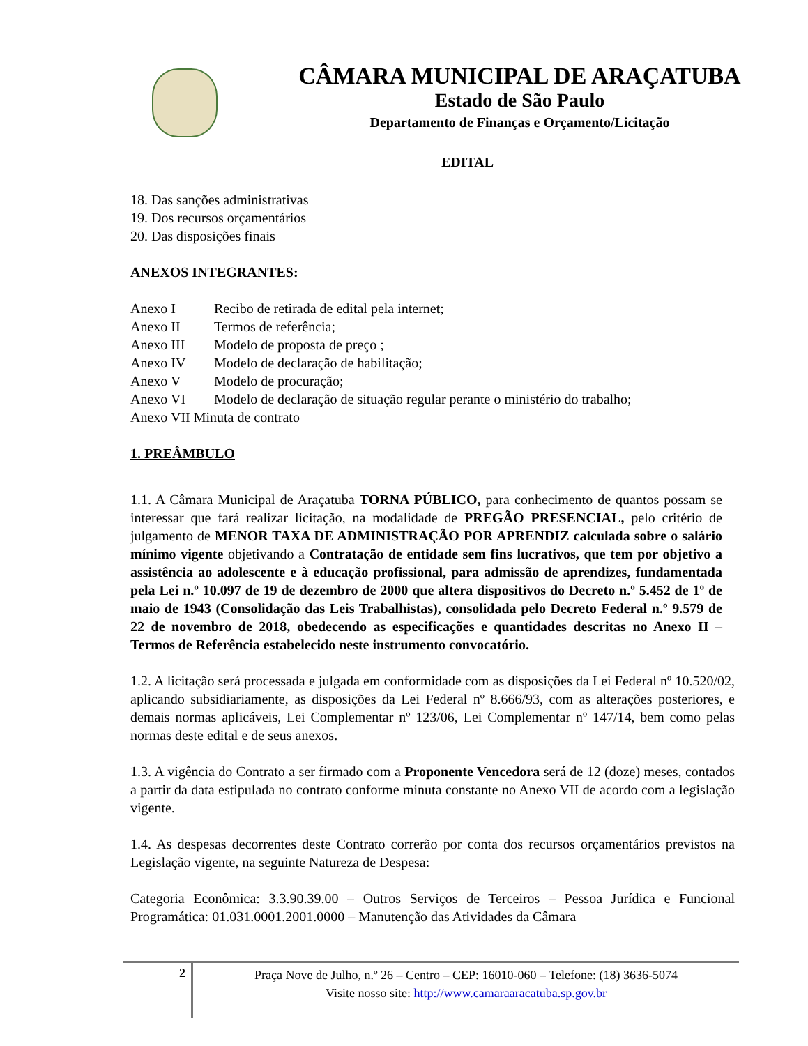CÂMARA MUNICIPAL DE ARAÇATUBA
Estado de São Paulo
Departamento de Finanças e Orçamento/Licitação
EDITAL
18. Das sanções administrativas
19. Dos recursos orçamentários
20. Das disposições finais
ANEXOS INTEGRANTES:
Anexo I Recibo de retirada de edital pela internet;
Anexo II Termos de referência;
Anexo III Modelo de proposta de preço ;
Anexo IV Modelo de declaração de habilitação;
Anexo V Modelo de procuração;
Anexo VI Modelo de declaração de situação regular perante o ministério do trabalho;
Anexo VII Minuta de contrato
1. PREÂMBULO
1.1. A Câmara Municipal de Araçatuba TORNA PÚBLICO, para conhecimento de quantos possam se interessar que fará realizar licitação, na modalidade de PREGÃO PRESENCIAL, pelo critério de julgamento de MENOR TAXA DE ADMINISTRAÇÃO POR APRENDIZ calculada sobre o salário mínimo vigente objetivando a Contratação de entidade sem fins lucrativos, que tem por objetivo a assistência ao adolescente e à educação profissional, para admissão de aprendizes, fundamentada pela Lei n.º 10.097 de 19 de dezembro de 2000 que altera dispositivos do Decreto n.º 5.452 de 1º de maio de 1943 (Consolidação das Leis Trabalhistas), consolidada pelo Decreto Federal n.º 9.579 de 22 de novembro de 2018, obedecendo as especificações e quantidades descritas no Anexo II – Termos de Referência estabelecido neste instrumento convocatório.
1.2. A licitação será processada e julgada em conformidade com as disposições da Lei Federal nº 10.520/02, aplicando subsidiariamente, as disposições da Lei Federal nº 8.666/93, com as alterações posteriores, e demais normas aplicáveis, Lei Complementar nº 123/06, Lei Complementar nº 147/14, bem como pelas normas deste edital e de seus anexos.
1.3. A vigência do Contrato a ser firmado com a Proponente Vencedora será de 12 (doze) meses, contados a partir da data estipulada no contrato conforme minuta constante no Anexo VII de acordo com a legislação vigente.
1.4. As despesas decorrentes deste Contrato correrão por conta dos recursos orçamentários previstos na Legislação vigente, na seguinte Natureza de Despesa:
Categoria Econômica: 3.3.90.39.00 – Outros Serviços de Terceiros – Pessoa Jurídica e Funcional Programática: 01.031.0001.2001.0000 – Manutenção das Atividades da Câmara
2
Praça Nove de Julho, n.º 26 – Centro – CEP: 16010-060 – Telefone: (18) 3636-5074
Visite nosso site: http://www.camaraaracatuba.sp.gov.br